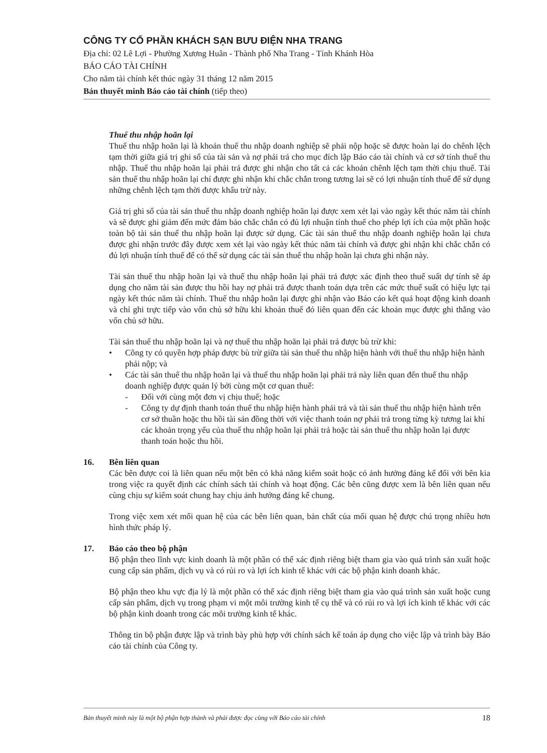CÔNG TY CỔ PHẦN KHÁCH SẠN BƯU ĐIỆN NHA TRANG
Địa chỉ: 02 Lê Lợi - Phường Xương Huân - Thành phố Nha Trang - Tỉnh Khánh Hòa
BÁO CÁO TÀI CHÍNH
Cho năm tài chính kết thúc ngày 31 tháng 12 năm 2015
Bản thuyết minh Báo cáo tài chính (tiếp theo)
Thuế thu nhập hoãn lại
Thuế thu nhập hoãn lại là khoản thuế thu nhập doanh nghiệp sẽ phải nộp hoặc sẽ được hoàn lại do chênh lệch tạm thời giữa giá trị ghi sổ của tài sản và nợ phải trả cho mục đích lập Báo cáo tài chính và cơ sở tính thuế thu nhập. Thuế thu nhập hoãn lại phải trả được ghi nhận cho tất cả các khoản chênh lệch tạm thời chịu thuế. Tài sản thuế thu nhập hoãn lại chỉ được ghi nhận khi chắc chắn trong tương lai sẽ có lợi nhuận tính thuế để sử dụng những chênh lệch tạm thời được khấu trừ này.
Giá trị ghi sổ của tài sản thuế thu nhập doanh nghiệp hoãn lại được xem xét lại vào ngày kết thúc năm tài chính và sẽ được ghi giảm đến mức đảm bảo chắc chắn có đủ lợi nhuận tính thuế cho phép lợi ích của một phần hoặc toàn bộ tài sản thuế thu nhập hoãn lại được sử dụng. Các tài sản thuế thu nhập doanh nghiệp hoãn lại chưa được ghi nhận trước đây được xem xét lại vào ngày kết thúc năm tài chính và được ghi nhận khi chắc chắn có đủ lợi nhuận tính thuế để có thể sử dụng các tài sản thuế thu nhập hoãn lại chưa ghi nhận này.
Tài sản thuế thu nhập hoãn lại và thuế thu nhập hoãn lại phải trả được xác định theo thuế suất dự tính sẽ áp dụng cho năm tài sản được thu hồi hay nợ phải trả được thanh toán dựa trên các mức thuế suất có hiệu lực tại ngày kết thúc năm tài chính. Thuế thu nhập hoãn lại được ghi nhận vào Báo cáo kết quả hoạt động kinh doanh và chỉ ghi trực tiếp vào vốn chủ sở hữu khi khoản thuế đó liên quan đến các khoản mục được ghi thẳng vào vốn chủ sở hữu.
Tài sản thuế thu nhập hoãn lại và nợ thuế thu nhập hoãn lại phải trả được bù trừ khi:
• Công ty có quyền hợp pháp được bù trừ giữa tài sản thuế thu nhập hiện hành với thuế thu nhập hiện hành phải nộp; và
• Các tài sản thuế thu nhập hoãn lại và thuế thu nhập hoãn lại phải trả này liên quan đến thuế thu nhập doanh nghiệp được quản lý bởi cùng một cơ quan thuế:
- Đối với cùng một đơn vị chịu thuế; hoặc
- Công ty dự định thanh toán thuế thu nhập hiện hành phải trả và tài sản thuế thu nhập hiện hành trên cơ sở thuần hoặc thu hồi tài sản đồng thời với việc thanh toán nợ phải trả trong từng kỳ tương lai khi các khoản trọng yếu của thuế thu nhập hoãn lại phải trả hoặc tài sản thuế thu nhập hoãn lại được thanh toán hoặc thu hồi.
16. Bên liên quan
Các bên được coi là liên quan nếu một bên có khả năng kiểm soát hoặc có ảnh hưởng đáng kể đối với bên kia trong việc ra quyết định các chính sách tài chính và hoạt động. Các bên cũng được xem là bên liên quan nếu cùng chịu sự kiểm soát chung hay chịu ảnh hưởng đáng kể chung.
Trong việc xem xét mối quan hệ của các bên liên quan, bản chất của mối quan hệ được chú trọng nhiều hơn hình thức pháp lý.
17. Báo cáo theo bộ phận
Bộ phận theo lĩnh vực kinh doanh là một phần có thể xác định riêng biệt tham gia vào quá trình sản xuất hoặc cung cấp sản phẩm, dịch vụ và có rủi ro và lợi ích kinh tế khác với các bộ phận kinh doanh khác.
Bộ phận theo khu vực địa lý là một phần có thể xác định riêng biệt tham gia vào quá trình sản xuất hoặc cung cấp sản phẩm, dịch vụ trong phạm vi một môi trường kinh tế cụ thể và có rủi ro và lợi ích kinh tế khác với các bộ phận kinh doanh trong các môi trường kinh tế khác.
Thông tin bộ phận được lập và trình bày phù hợp với chính sách kế toán áp dụng cho việc lập và trình bày Báo cáo tài chính của Công ty.
Bản thuyết minh này là một bộ phận hợp thành và phải được đọc cùng với Báo cáo tài chính 18